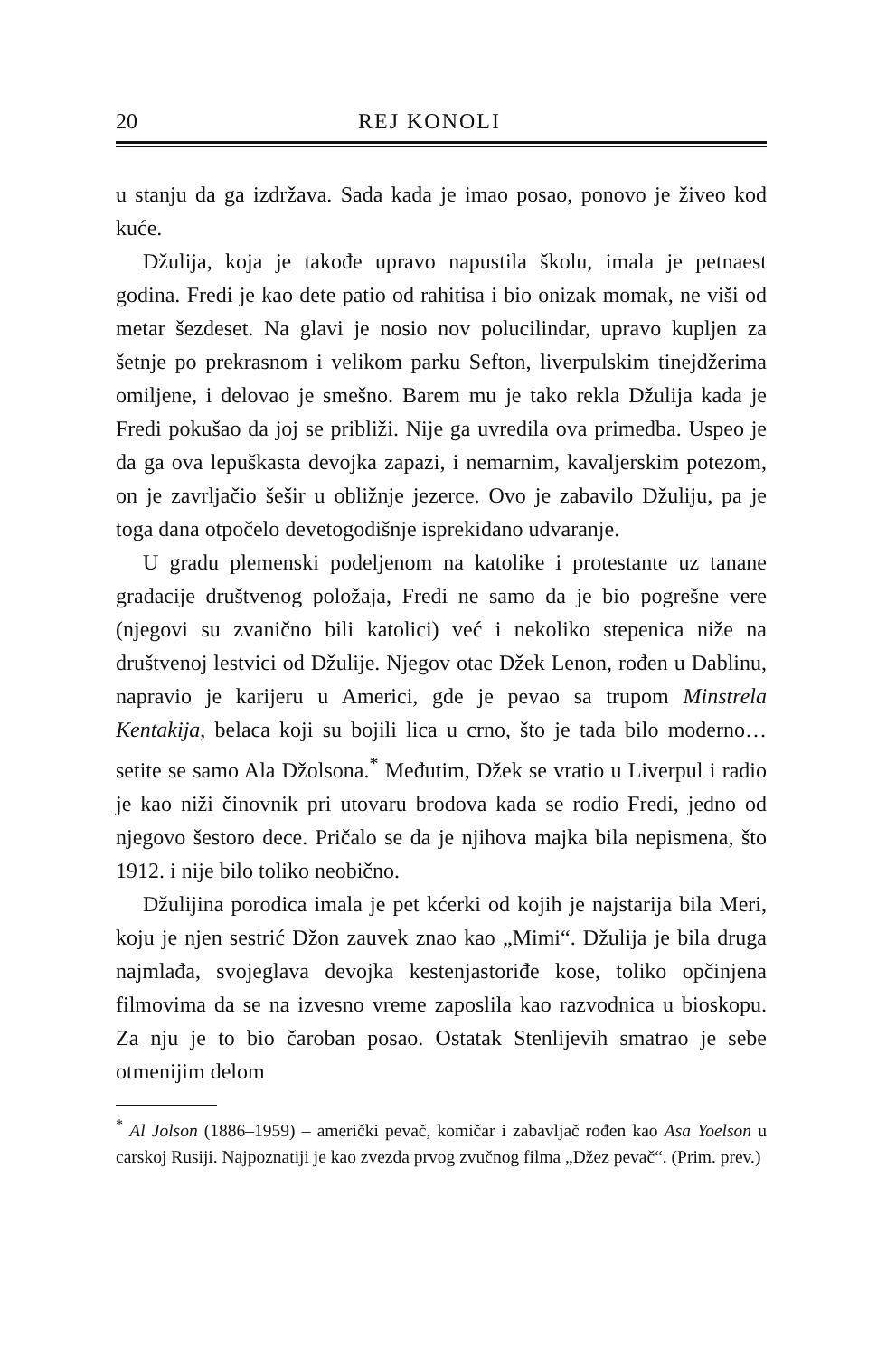20 REJ KONOLI
u stanju da ga izdržava. Sada kada je imao posao, ponovo je živeo kod kuće.
Džulija, koja je takođe upravo napustila školu, imala je petnaest godina. Fredi je kao dete patio od rahitisa i bio onizak momak, ne viši od metar šezdeset. Na glavi je nosio nov polucilindar, upravo kupljen za šetnje po prekrasnom i velikom parku Sefton, liverpulskim tinejdžerima omiljene, i delovao je smešno. Barem mu je tako rekla Džulija kada je Fredi pokušao da joj se približi. Nije ga uvredila ova primedba. Uspeo je da ga ova lepuškasta devojka zapazi, i nemarnim, kavaljerskim potezom, on je zavrljačio šešir u obližnje jezerce. Ovo je zabavilo Džuliju, pa je toga dana otpočelo devetogodišnje isprekidano udvaranje.
U gradu plemenski podeljenom na katolike i protestante uz tanane gradacije društvenog položaja, Fredi ne samo da je bio pogrešne vere (njegovi su zvanično bili katolici) već i nekoliko stepenica niže na društvenoj lestvici od Džulije. Njegov otac Džek Lenon, rođen u Dablinu, napravio je karijeru u Americi, gde je pevao sa trupom Minstrela Kentakija, belaca koji su bojili lica u crno, što je tada bilo moderno… setite se samo Ala Džolsona.<sup>*</sup> Međutim, Džek se vratio u Liverpul i radio je kao niži činovnik pri utovaru brodova kada se rodio Fredi, jedno od njegovo šestoro dece. Pričalo se da je njihova majka bila nepismena, što 1912. i nije bilo toliko neobično.
Džulijina porodica imala je pet kćerki od kojih je najstarija bila Meri, koju je njen sestrić Džon zauvek znao kao „Mimi“. Džulija je bila druga najmlađa, svojeglava devojka kestenjastoriđe kose, toliko opčinjena filmovima da se na izvesno vreme zaposlila kao razvodnica u bioskopu. Za nju je to bio čaroban posao. Ostatak Stenlijevih smatrao je sebe otmenijim delom
<sup>*</sup> Al Jolson (1886–1959) – američki pevač, komičar i zabavljač rođen kao Asa Yoelson u carskoj Rusiji. Najpoznatiji je kao zvezda prvog zvučnog filma „Džez pevač“. (Prim. prev.)